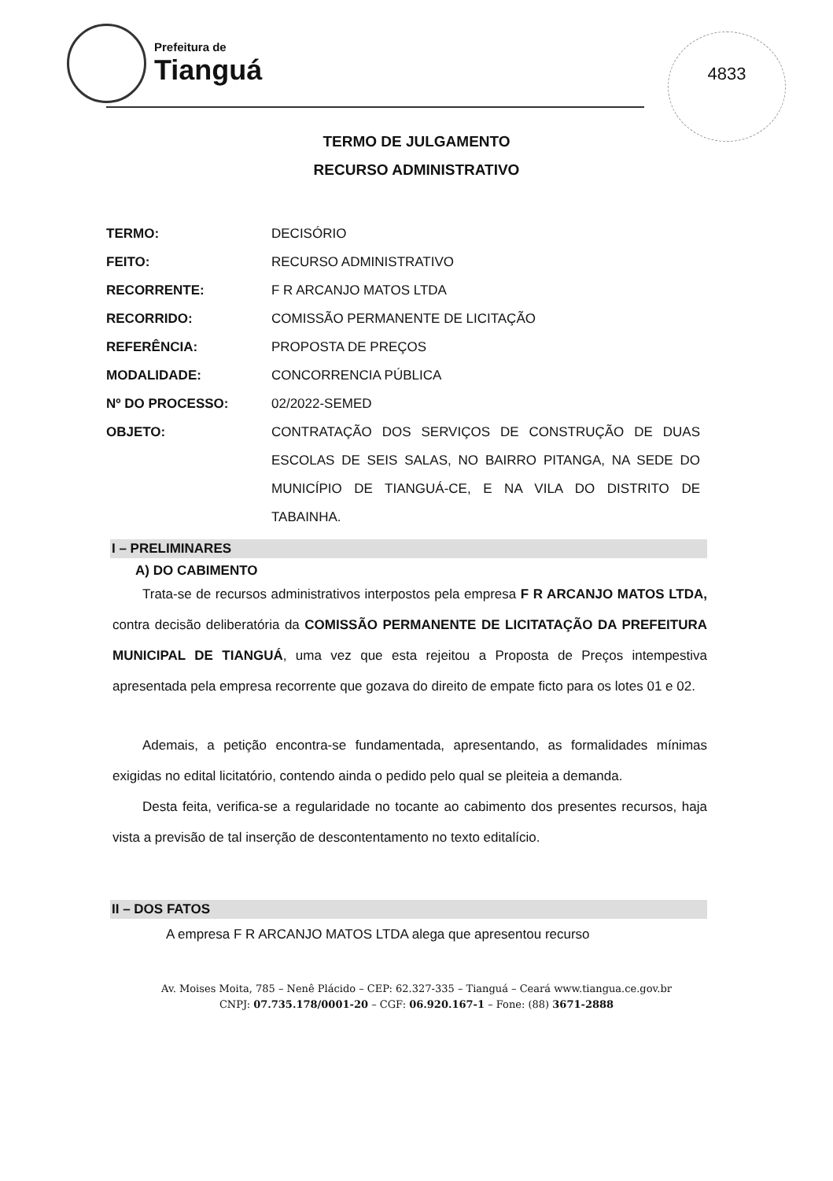Prefeitura de
Tianguá
4833
TERMO DE JULGAMENTO
RECURSO ADMINISTRATIVO
| TERMO: | DECISÓRIO |
| FEITO: | RECURSO ADMINISTRATIVO |
| RECORRENTE: | F R ARCANJO MATOS LTDA |
| RECORRIDO: | COMISSÃO PERMANENTE DE LICITAÇÃO |
| REFERÊNCIA: | PROPOSTA DE PREÇOS |
| MODALIDADE: | CONCORRENCIA PÚBLICA |
| Nº DO PROCESSO: | 02/2022-SEMED |
| OBJETO: | CONTRATAÇÃO DOS SERVIÇOS DE CONSTRUÇÃO DE DUAS ESCOLAS DE SEIS SALAS, NO BAIRRO PITANGA, NA SEDE DO MUNICÍPIO DE TIANGUÁ-CE, E NA VILA DO DISTRITO DE TABAINHA. |
I – PRELIMINARES
A) DO CABIMENTO
Trata-se de recursos administrativos interpostos pela empresa F R ARCANJO MATOS LTDA, contra decisão deliberatória da COMISSÃO PERMANENTE DE LICITATAÇÃO DA PREFEITURA MUNICIPAL DE TIANGUÁ, uma vez que esta rejeitou a Proposta de Preços intempestiva apresentada pela empresa recorrente que gozava do direito de empate ficto para os lotes 01 e 02.
Ademais, a petição encontra-se fundamentada, apresentando, as formalidades mínimas exigidas no edital licitatório, contendo ainda o pedido pelo qual se pleiteia a demanda.
Desta feita, verifica-se a regularidade no tocante ao cabimento dos presentes recursos, haja vista a previsão de tal inserção de descontentamento no texto editalício.
II – DOS FATOS
A empresa F R ARCANJO MATOS LTDA alega que apresentou recurso
Av. Moises Moita, 785 – Nenê Plácido – CEP: 62.327-335 – Tianguá – Ceará www.tiangua.ce.gov.br
CNPJ: 07.735.178/0001-20 – CGF: 06.920.167-1 – Fone: (88) 3671-2888